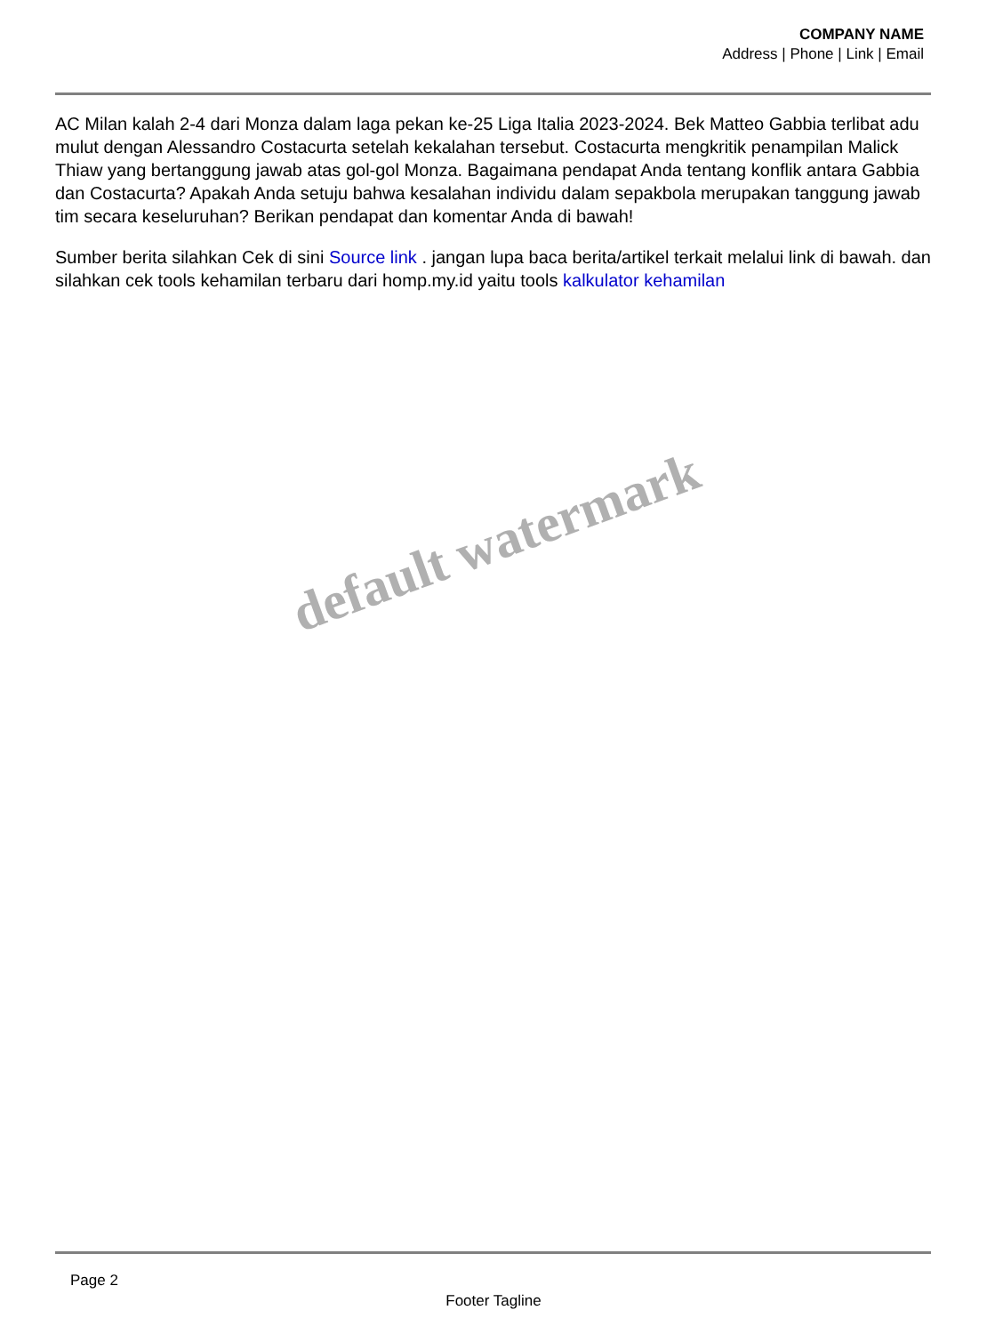COMPANY NAME
Address | Phone | Link | Email
AC Milan kalah 2-4 dari Monza dalam laga pekan ke-25 Liga Italia 2023-2024. Bek Matteo Gabbia terlibat adu mulut dengan Alessandro Costacurta setelah kekalahan tersebut. Costacurta mengkritik penampilan Malick Thiaw yang bertanggung jawab atas gol-gol Monza. Bagaimana pendapat Anda tentang konflik antara Gabbia dan Costacurta? Apakah Anda setuju bahwa kesalahan individu dalam sepakbola merupakan tanggung jawab tim secara keseluruhan? Berikan pendapat dan komentar Anda di bawah!
Sumber berita silahkan Cek di sini Source link . jangan lupa baca berita/artikel terkait melalui link di bawah. dan silahkan cek tools kehamilan terbaru dari homp.my.id yaitu tools kalkulator kehamilan
default watermark
Page 2
Footer Tagline